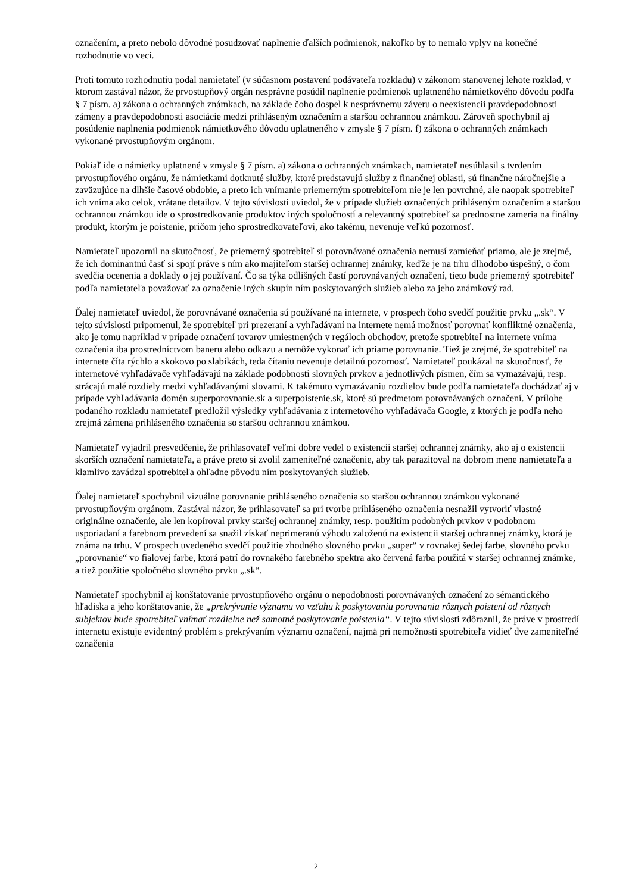označením, a preto nebolo dôvodné posudzovať naplnenie ďalších podmienok, nakoľko by to nemalo vplyv na konečné rozhodnutie vo veci.
Proti tomuto rozhodnutiu podal namietateľ (v súčasnom postavení podávateľa rozkladu) v zákonom stanovenej lehote rozklad, v ktorom zastával názor, že prvostupňový orgán nesprávne posúdil naplnenie podmienok uplatneného námietkového dôvodu podľa § 7 písm. a) zákona o ochranných známkach, na základe čoho dospel k nesprávnemu záveru o neexistencii pravdepodobnosti zámeny a pravdepodobnosti asociácie medzi prihláseným označením a staršou ochrannou známkou. Zároveň spochybnil aj posúdenie naplnenia podmienok námietkového dôvodu uplatneného v zmysle § 7 písm. f) zákona o ochranných známkach vykonané prvostupňovým orgánom.
Pokiaľ ide o námietky uplatnené v zmysle § 7 písm. a) zákona o ochranných známkach, namietateľ nesúhlasil s tvrdením prvostupňového orgánu, že námietkami dotknuté služby, ktoré predstavujú služby z finančnej oblasti, sú finančne náročnejšie a zaväzujúce na dlhšie časové obdobie, a preto ich vnímanie priemerným spotrebiteľom nie je len povrchné, ale naopak spotrebiteľ ich vníma ako celok, vrátane detailov. V tejto súvislosti uviedol, že v prípade služieb označených prihláseným označením a staršou ochrannou známkou ide o sprostredkovanie produktov iných spoločností a relevantný spotrebiteľ sa prednostne zameria na finálny produkt, ktorým je poistenie, pričom jeho sprostredkovateľovi, ako takému, nevenuje veľkú pozornosť.
Namietateľ upozornil na skutočnosť, že priemerný spotrebiteľ si porovnávané označenia nemusí zamieňať priamo, ale je zrejmé, že ich dominantnú časť si spojí práve s ním ako majiteľom staršej ochrannej známky, keďže je na trhu dlhodobo úspešný, o čom svedčia ocenenia a doklady o jej používaní. Čo sa týka odlišných častí porovnávaných označení, tieto bude priemerný spotrebiteľ podľa namietateľa považovať za označenie iných skupín ním poskytovaných služieb alebo za jeho známkový rad.
Ďalej namietateľ uviedol, že porovnávané označenia sú používané na internete, v prospech čoho svedčí použitie prvku „.sk“. V tejto súvislosti pripomenul, že spotrebiteľ pri prezeraní a vyhľadávaní na internete nemá možnosť porovnať konfliktné označenia, ako je tomu napríklad v prípade označení tovarov umiestnených v regáloch obchodov, pretože spotrebiteľ na internete vníma označenia iba prostredníctvom baneru alebo odkazu a nemôže vykonať ich priame porovnanie. Tiež je zrejmé, že spotrebiteľ na internete číta rýchlo a skokovo po slabikách, teda čítaniu nevenuje detailnú pozornosť. Namietateľ poukázal na skutočnosť, že internetové vyhľadávače vyhľadávajú na základe podobnosti slovných prvkov a jednotlivých písmen, čím sa vymazávajú, resp. strácajú malé rozdiely medzi vyhľadávanými slovami. K takémuto vymazávaniu rozdielov bude podľa namietateľa dochádzať aj v prípade vyhľadávania domén superporovnanie.sk a superpoistenie.sk, ktoré sú predmetom porovnávaných označení. V prílohe podaného rozkladu namietateľ predložil výsledky vyhľadávania z internetového vyhľadávača Google, z ktorých je podľa neho zrejmá zámena prihláseného označenia so staršou ochrannou známkou.
Namietateľ vyjadril presvedčenie, že prihlasovateľ veľmi dobre vedel o existencii staršej ochrannej známky, ako aj o existencii skorších označení namietateľa, a práve preto si zvolil zameniteľné označenie, aby tak parazitoval na dobrom mene namietateľa a klamlivo zavádzal spotrebiteľa ohľadne pôvodu ním poskytovaných služieb.
Ďalej namietateľ spochybnil vizuálne porovnanie prihláseného označenia so staršou ochrannou známkou vykonané prvostupňovým orgánom. Zastával názor, že prihlasovateľ sa pri tvorbe prihláseného označenia nesnažil vytvoriť vlastné originálne označenie, ale len kopíroval prvky staršej ochrannej známky, resp. použitím podobných prvkov v podobnom usporiadaní a farebnom prevedení sa snažil získať neprimeranú výhodu založenú na existencii staršej ochrannej známky, ktorá je známa na trhu. V prospech uvedeného svedčí použitie zhodného slovného prvku „super“ v rovnakej šedej farbe, slovného prvku „porovnanie“ vo fialovej farbe, ktorá patrí do rovnakého farebného spektra ako červená farba použitá v staršej ochrannej známke, a tiež použitie spoločného slovného prvku „.sk“.
Namietateľ spochybnil aj konštatovanie prvostupňového orgánu o nepodobnosti porovnávaných označení zo sémantického hľadiska a jeho konštatovanie, že „prekrývanie významu vo vzťahu k poskytovaniu porovnania rôznych poistení od rôznych subjektov bude spotrebiteľ vnímať rozdielne než samotné poskytovanie poistenia“. V tejto súvislosti zdôraznil, že práve v prostredí internetu existuje evidentný problém s prekrývaním významu označení, najmä pri nemožnosti spotrebiteľa vidieť dve zameniteľné označenia
2